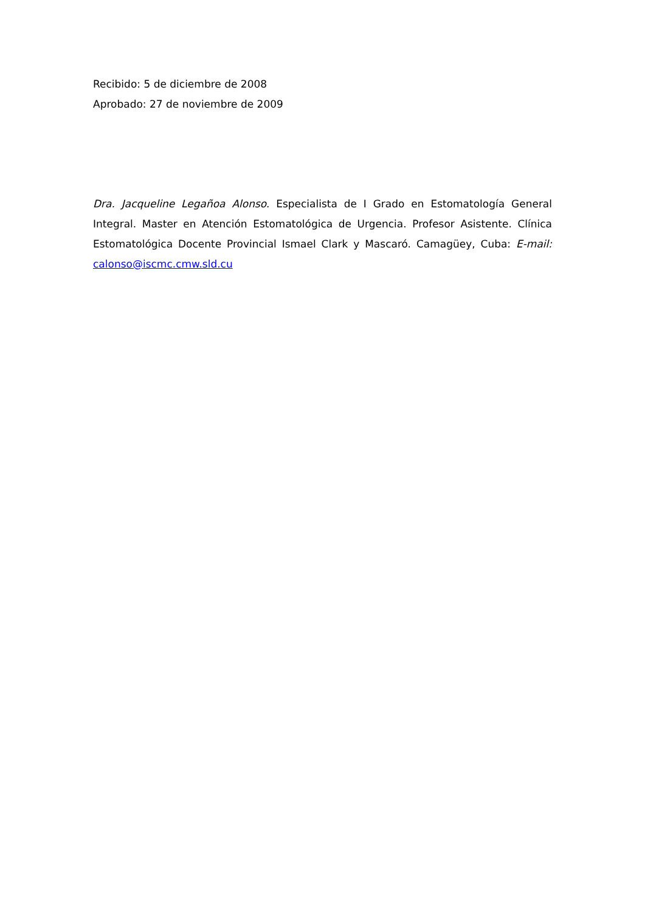Recibido: 5 de diciembre de 2008
Aprobado: 27 de noviembre de 2009
Dra. Jacqueline Legañoa Alonso. Especialista de I Grado en Estomatología General Integral. Master en Atención Estomatológica de Urgencia. Profesor Asistente. Clínica Estomatológica Docente Provincial Ismael Clark y Mascaró. Camagüey, Cuba: E-mail: calonso@iscmc.cmw.sld.cu